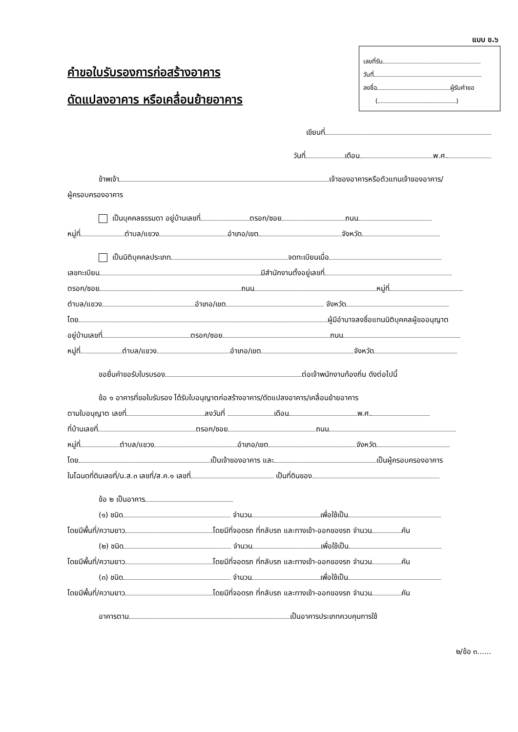แบบ ข.๖
เลขที่รับ
วันที่
ลงชื่อ ผู้รับคำขอ
( )
คำขอใบรับรองการก่อสร้างอาคาร
ดัดแปลงอาคาร หรือเคลื่อนย้ายอาคาร
เขียนที่
วันที่ เดือน พ.ศ.
ข้าพเจ้า เจ้าของอาคารหรือตัวแทนเจ้าของอาคาร/
ผู้ครอบครองอาคาร
เป็นบุคคลธรรมดา อยู่บ้านเลขที่ ตรอก/ซอย ถนน
หมู่ที่ ตำบล/แขวง อำเภอ/เขต จังหวัด
เป็นนิติบุคคลประเภท จดทะเบียนเมื่อ
เลขทะเบียน มีสำนักงานตั้งอยู่เลขที่
ตรอก/ซอย ถนน หมู่ที่
ตำบล/แขวง อำเภอ/เขต จังหวัด
โดย ผู้มีอำนาจลงชื่อแทนนิติบุคคลผู้ขออนุญาต
อยู่บ้านเลขที่ ตรอก/ซอย ถนน
หมู่ที่ ตำบล/แขวง อำเภอ/เขต จังหวัด
ขอยื่นคำขอรับใบรบรอง ต่อเจ้าพนักงานท้องถิ่น ดังต่อไปนี้
ข้อ ๑ อาคารที่ขอใบรับรอง ได้รับใบอนุญาตก่อสร้างอาคาร/ดัดแปลงอาคาร/เคลื่อนย้ายอาคาร
ตามใบอนุญาต เลขที่ ลงวันที่ เดือน พ.ศ.
ที่บ้านเลขที่ ตรอก/ซอย ถนน
หมู่ที่ ตำบล/แขวง อำเภอ/เขต จังหวัด
โดย เป็นเจ้าของอาคาร และ เป็นผู้ครอบครองอาคาร
ในโฉนดที่ดินเลขที่/น.ส.๓ เลขที่/ส.ค.๑ เลขที่ เป็นที่ดินของ
ข้อ ๒ เป็นอาคาร
(๑) ชนิด จำนวน เพื่อใช้เป็น
โดยมีพื้นที่/ความยาว โดยมีที่จอดรถ ที่กลับรถ และทางเข้า-ออกของรถ จำนวน คัน
(๒) ชนิด จำนวน เพื่อใช้เป็น
โดยมีพื้นที่/ความยาว โดยมีที่จอดรถ ที่กลับรถ และทางเข้า-ออกของรถ จำนวน คัน
(๓) ชนิด จำนวน เพื่อใช้เป็น
โดยมีพื้นที่/ความยาว โดยมีที่จอดรถ ที่กลับรถ และทางเข้า-ออกของรถ จำนวน คัน
อาคารตาม เป็นอาคารประเภทควบคุมการใช้
๒/ข้อ ๓......